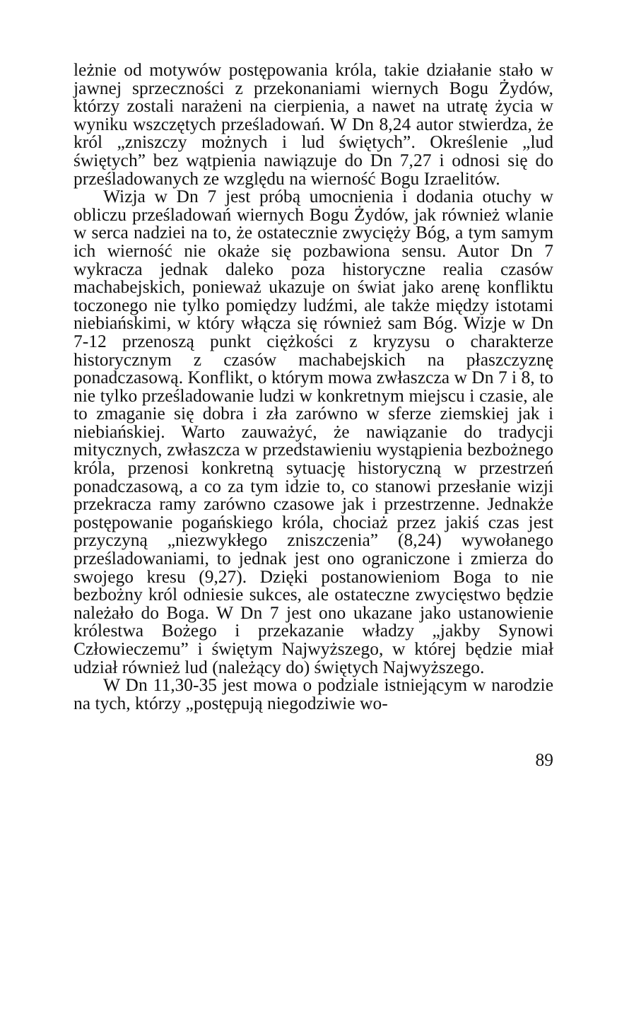leżnie od motywów postępowania króla, takie działanie stało w jawnej sprzeczności z przekonaniami wiernych Bogu Żydów, którzy zostali narażeni na cierpienia, a nawet na utratę życia w wyniku wszczętych prześladowań. W Dn 8,24 autor stwierdza, że król „zniszczy możnych i lud świętych”. Określenie „lud świętych” bez wątpienia nawiązuje do Dn 7,27 i odnosi się do prześladowanych ze względu na wierność Bogu Izraelitów.
Wizja w Dn 7 jest próbą umocnienia i dodania otuchy w obliczu prześladowań wiernych Bogu Żydów, jak również wlanie w serca nadziei na to, że ostatecznie zwycięży Bóg, a tym samym ich wierność nie okaże się pozbawiona sensu. Autor Dn 7 wykracza jednak daleko poza historyczne realia czasów machabejskich, ponieważ ukazuje on świat jako arenę konfliktu toczonego nie tylko pomiędzy ludźmi, ale także między istotami niebiańskimi, w który włącza się również sam Bóg. Wizje w Dn 7-12 przenoszą punkt ciężkości z kryzysu o charakterze historycznym z czasów machabejskich na płaszczyznę ponadczasową. Konflikt, o którym mowa zwłaszcza w Dn 7 i 8, to nie tylko prześladowanie ludzi w konkretnym miejscu i czasie, ale to zmaganie się dobra i zła zarówno w sferze ziemskiej jak i niebiańskiej. Warto zauważyć, że nawiązanie do tradycji mitycznych, zwłaszcza w przedstawieniu wystąpienia bezbożnego króla, przenosi konkretną sytuację historyczną w przestrzeń ponadczasową, a co za tym idzie to, co stanowi przesłanie wizji przekracza ramy zarówno czasowe jak i przestrzenne. Jednakże postępowanie pogańskiego króla, chociaż przez jakiś czas jest przyczyną „niezwykłego zniszczenia” (8,24) wywołanego prześladowaniami, to jednak jest ono ograniczone i zmierza do swojego kresu (9,27). Dzięki postanowieniom Boga to nie bezbożny król odniesie sukces, ale ostateczne zwycięstwo będzie należało do Boga. W Dn 7 jest ono ukazane jako ustanowienie królestwa Bożego i przekazanie władzy „jakby Synowi Człowieczemu” i świętym Najwyższego, w której będzie miał udział również lud (należący do) świętych Najwyższego.
W Dn 11,30-35 jest mowa o podziale istniejącym w narodzie na tych, którzy „postępują niegodziwie wo-
89